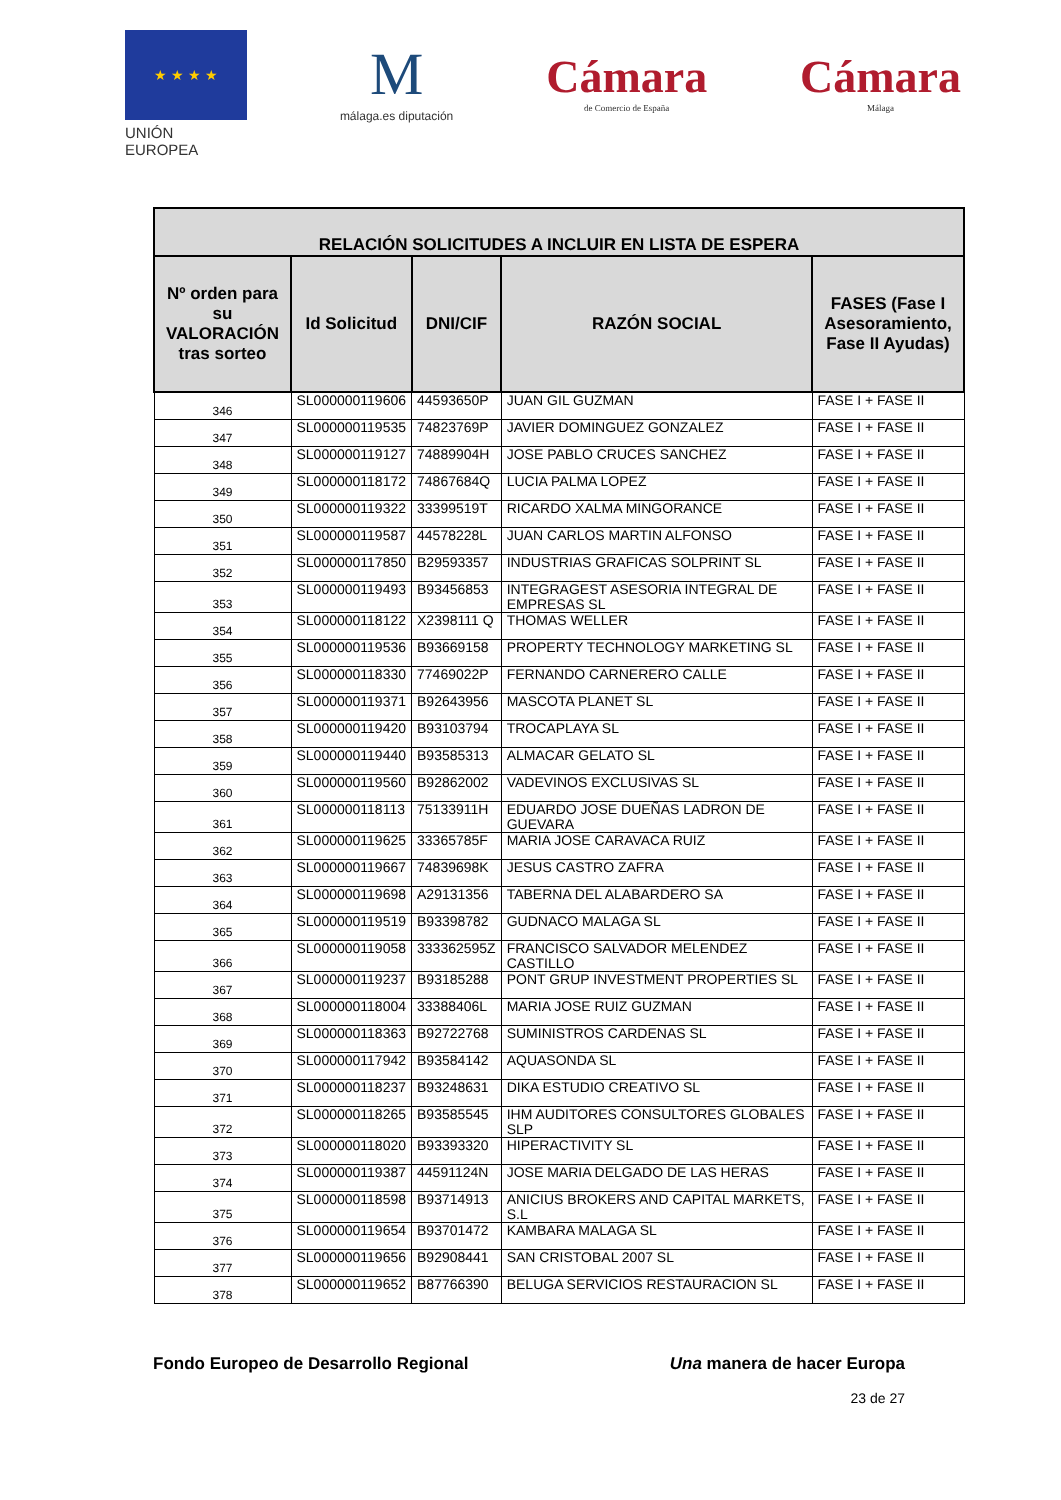★ ★ ★ ★
UNIÓN EUROPEA
M
málaga.es diputación
Cámara
de Comercio de España
Cámara
Málaga
| RELACIÓN SOLICITUDES A INCLUIR EN LISTA DE ESPERA | | | | |
| --- | --- | --- | --- | --- |
| Nº orden para su VALORACIÓN tras sorteo | Id Solicitud | DNI/CIF | RAZÓN SOCIAL | FASES (Fase I Asesoramiento, Fase II Ayudas) |
| 346 | SL000000119606 | 44593650P | JUAN GIL GUZMAN | FASE I + FASE II |
| 347 | SL000000119535 | 74823769P | JAVIER DOMINGUEZ GONZALEZ | FASE I + FASE II |
| 348 | SL000000119127 | 74889904H | JOSE PABLO CRUCES SANCHEZ | FASE I + FASE II |
| 349 | SL000000118172 | 74867684Q | LUCIA PALMA LOPEZ | FASE I + FASE II |
| 350 | SL000000119322 | 33399519T | RICARDO XALMA MINGORANCE | FASE I + FASE II |
| 351 | SL000000119587 | 44578228L | JUAN CARLOS MARTIN ALFONSO | FASE I + FASE II |
| 352 | SL000000117850 | B29593357 | INDUSTRIAS GRAFICAS SOLPRINT SL | FASE I + FASE II |
| 353 | SL000000119493 | B93456853 | INTEGRAGEST ASESORIA INTEGRAL DE EMPRESAS SL | FASE I + FASE II |
| 354 | SL000000118122 | X2398111 Q | THOMAS WELLER | FASE I + FASE II |
| 355 | SL000000119536 | B93669158 | PROPERTY TECHNOLOGY MARKETING SL | FASE I + FASE II |
| 356 | SL000000118330 | 77469022P | FERNANDO CARNERERO CALLE | FASE I + FASE II |
| 357 | SL000000119371 | B92643956 | MASCOTA PLANET SL | FASE I + FASE II |
| 358 | SL000000119420 | B93103794 | TROCAPLAYA SL | FASE I + FASE II |
| 359 | SL000000119440 | B93585313 | ALMACAR GELATO SL | FASE I + FASE II |
| 360 | SL000000119560 | B92862002 | VADEVINOS EXCLUSIVAS SL | FASE I + FASE II |
| 361 | SL000000118113 | 75133911H | EDUARDO JOSE DUEÑAS LADRON DE GUEVARA | FASE I + FASE II |
| 362 | SL000000119625 | 33365785F | MARIA JOSE CARAVACA RUIZ | FASE I + FASE II |
| 363 | SL000000119667 | 74839698K | JESUS CASTRO ZAFRA | FASE I + FASE II |
| 364 | SL000000119698 | A29131356 | TABERNA DEL ALABARDERO SA | FASE I + FASE II |
| 365 | SL000000119519 | B93398782 | GUDNACO MALAGA SL | FASE I + FASE II |
| 366 | SL000000119058 | 333362595Z | FRANCISCO SALVADOR MELENDEZ CASTILLO | FASE I + FASE II |
| 367 | SL000000119237 | B93185288 | PONT GRUP INVESTMENT PROPERTIES SL | FASE I + FASE II |
| 368 | SL000000118004 | 33388406L | MARIA JOSE RUIZ GUZMAN | FASE I + FASE II |
| 369 | SL000000118363 | B92722768 | SUMINISTROS CARDENAS SL | FASE I + FASE II |
| 370 | SL000000117942 | B93584142 | AQUASONDA SL | FASE I + FASE II |
| 371 | SL000000118237 | B93248631 | DIKA ESTUDIO CREATIVO SL | FASE I + FASE II |
| 372 | SL000000118265 | B93585545 | IHM AUDITORES CONSULTORES GLOBALES SLP | FASE I + FASE II |
| 373 | SL000000118020 | B93393320 | HIPERACTIVITY SL | FASE I + FASE II |
| 374 | SL000000119387 | 44591124N | JOSE MARIA DELGADO DE LAS HERAS | FASE I + FASE II |
| 375 | SL000000118598 | B93714913 | ANICIUS BROKERS AND CAPITAL MARKETS, S.L | FASE I + FASE II |
| 376 | SL000000119654 | B93701472 | KAMBARA MALAGA SL | FASE I + FASE II |
| 377 | SL000000119656 | B92908441 | SAN CRISTOBAL 2007 SL | FASE I + FASE II |
| 378 | SL000000119652 | B87766390 | BELUGA SERVICIOS RESTAURACION SL | FASE I + FASE II |
Fondo Europeo de Desarrollo Regional Una manera de hacer Europa
23 de 27